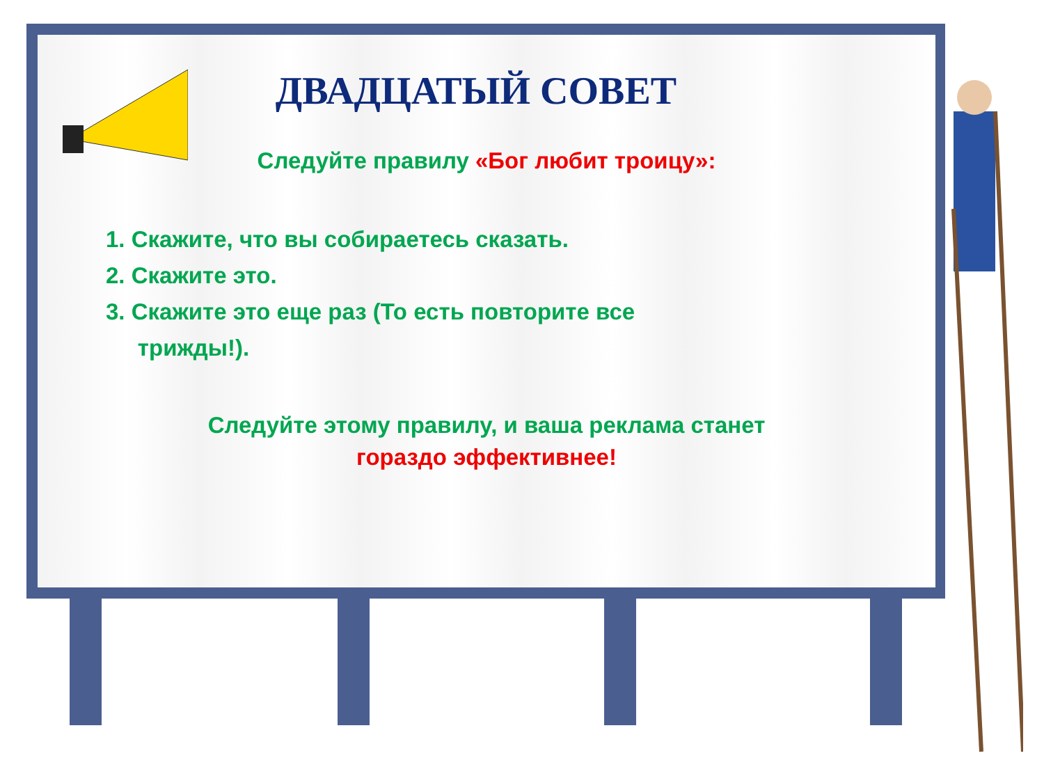ДВАДЦАТЫЙ СОВЕТ
Следуйте правилу «Бог любит троицу»:
1. Скажите, что вы собираетесь сказать.
2. Скажите это.
3. Скажите это еще раз (То есть повторите все
трижды!).
Следуйте этому правилу, и ваша реклама станет
гораздо эффективнее!